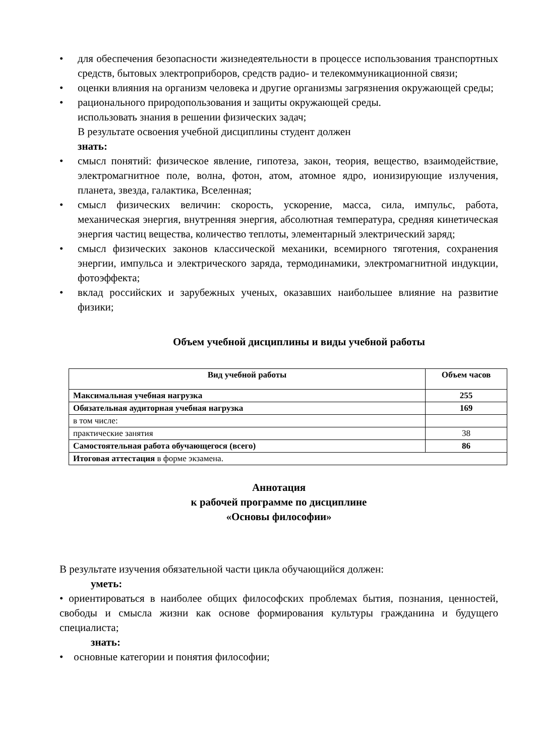• для обеспечения безопасности жизнедеятельности в процессе использования транспортных средств, бытовых электроприборов, средств радио- и телекоммуникационной связи;
• оценки влияния на организм человека и другие организмы загрязнения окружающей среды;
• рационального природопользования и защиты окружающей среды.
использовать знания в решении физических задач;
В результате освоения учебной дисциплины студент должен
знать:
• смысл понятий: физическое явление, гипотеза, закон, теория, вещество, взаимодействие, электромагнитное поле, волна, фотон, атом, атомное ядро, ионизирующие излучения, планета, звезда, галактика, Вселенная;
• смысл физических величин: скорость, ускорение, масса, сила, импульс, работа, механическая энергия, внутренняя энергия, абсолютная температура, средняя кинетическая энергия частиц вещества, количество теплоты, элементарный электрический заряд;
• смысл физических законов классической механики, всемирного тяготения, сохранения энергии, импульса и электрического заряда, термодинамики, электромагнитной индукции, фотоэффекта;
• вклад российских и зарубежных ученых, оказавших наибольшее влияние на развитие физики;
Объем учебной дисциплины и виды учебной работы
| Вид учебной работы | Объем часов |
| --- | --- |
| Максимальная учебная нагрузка | 255 |
| Обязательная аудиторная учебная нагрузка | 169 |
| в том числе: | |
| практические занятия | 38 |
| Самостоятельная работа обучающегося (всего) | 86 |
| Итоговая аттестация в форме экзамена. | |
Аннотация
к рабочей программе по дисциплине
«Основы философии»
В результате изучения обязательной части цикла обучающийся должен:
уметь:
• ориентироваться в наиболее общих философских проблемах бытия, познания, ценностей, свободы и смысла жизни как основе формирования культуры гражданина и будущего специалиста;
знать:
• основные категории и понятия философии;